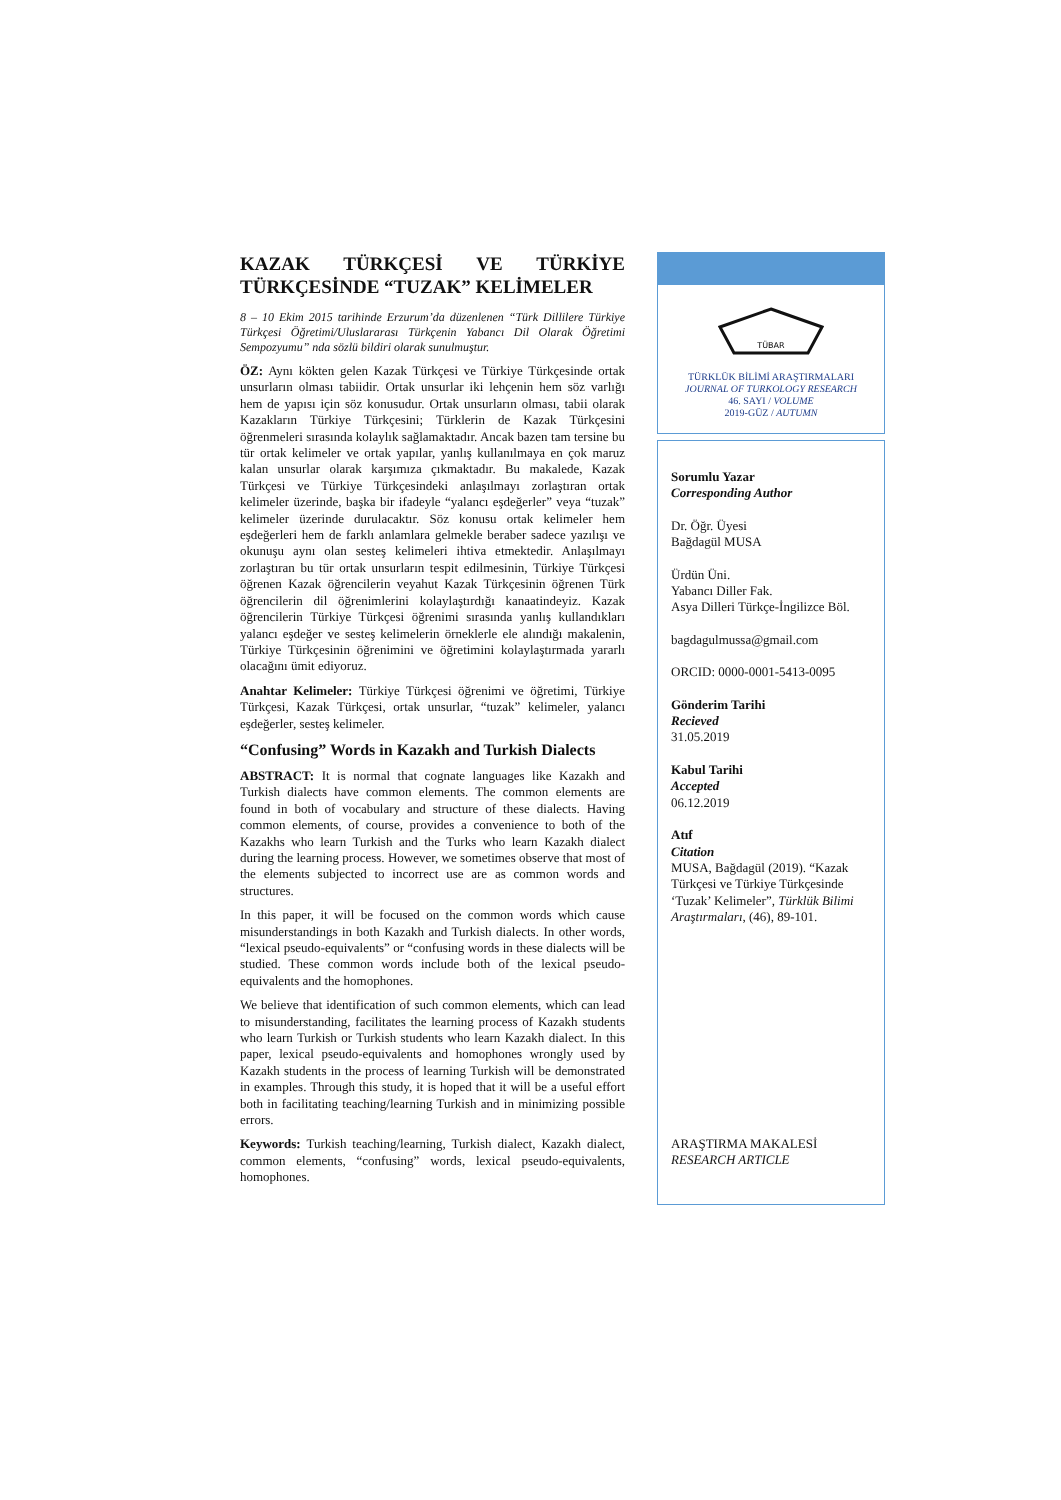KAZAK TÜRKÇESİ VE TÜRKİYE TÜRKÇESİNDE “TUZAK” KELİMELER
8 – 10 Ekim 2015 tarihinde Erzurum’da düzenlenen “Türk Dillilere Türkiye Türkçesi Öğretimi/Uluslararası Türkçenin Yabancı Dil Olarak Öğretimi Sempozyumu” nda sözlü bildiri olarak sunulmuştur.
ÖZ: Aynı kökten gelen Kazak Türkçesi ve Türkiye Türkçesinde ortak unsurların olması tabiidir. Ortak unsurlar iki lehçenin hem söz varlığı hem de yapısı için söz konusudur. Ortak unsurların olması, tabii olarak Kazakların Türkiye Türkçesini; Türklerin de Kazak Türkçesini öğrenmeleri sırasında kolaylık sağlamaktadır. Ancak bazen tam tersine bu tür ortak kelimeler ve ortak yapılar, yanlış kullanılmaya en çok maruz kalan unsurlar olarak karşımıza çıkmaktadır. Bu makalede, Kazak Türkçesi ve Türkiye Türkçesindeki anlaşılmayı zorlaştıran ortak kelimeler üzerinde, başka bir ifadeyle “yalancı eşdeğerler” veya “tuzak” kelimeler üzerinde durulacaktır. Söz konusu ortak kelimeler hem eşdeğerleri hem de farklı anlamlara gelmekle beraber sadece yazılışı ve okunuşu aynı olan sesteş kelimeleri ihtiva etmektedir. Anlaşılmayı zorlaştıran bu tür ortak unsurların tespit edilmesinin, Türkiye Türkçesi öğrenen Kazak öğrencilerin veyahut Kazak Türkçesinin öğrenen Türk öğrencilerin dil öğrenimlerini kolaylaştırdığı kanaatindeyiz. Kazak öğrencilerin Türkiye Türkçesi öğrenimi sırasında yanlış kullandıkları yalancı eşdeğer ve sesteş kelimelerin örneklerle ele alındığı makalenin, Türkiye Türkçesinin öğrenimini ve öğretimini kolaylaştırmada yararlı olacağını ümit ediyoruz.
Anahtar Kelimeler: Türkiye Türkçesi öğrenimi ve öğretimi, Türkiye Türkçesi, Kazak Türkçesi, ortak unsurlar, “tuzak” kelimeler, yalancı eşdeğerler, sesteş kelimeler.
“Confusing” Words in Kazakh and Turkish Dialects
ABSTRACT: It is normal that cognate languages like Kazakh and Turkish dialects have common elements. The common elements are found in both of vocabulary and structure of these dialects. Having common elements, of course, provides a convenience to both of the Kazakhs who learn Turkish and the Turks who learn Kazakh dialect during the learning process. However, we sometimes observe that most of the elements subjected to incorrect use are as common words and structures.
In this paper, it will be focused on the common words which cause misunderstandings in both Kazakh and Turkish dialects. In other words, “lexical pseudo-equivalents” or “confusing words in these dialects will be studied. These common words include both of the lexical pseudo-equivalents and the homophones.
We believe that identification of such common elements, which can lead to misunderstanding, facilitates the learning process of Kazakh students who learn Turkish or Turkish students who learn Kazakh dialect. In this paper, lexical pseudo-equivalents and homophones wrongly used by Kazakh students in the process of learning Turkish will be demonstrated in examples. Through this study, it is hoped that it will be a useful effort both in facilitating teaching/learning Turkish and in minimizing possible errors.
Keywords: Turkish teaching/learning, Turkish dialect, Kazakh dialect, common elements, “confusing” words, lexical pseudo-equivalents, homophones.
TÜBAR
TÜRKLÜK BİLİMİ ARAŞTIRMALARI
JOURNAL OF TURKOLOGY RESEARCH
46. SAYI / VOLUME
2019-GÜZ / AUTUMN
Sorumlu Yazar
Corresponding Author
Dr. Öğr. Üyesi
Bağdagül MUSA
Ürdün Üni.
Yabancı Diller Fak.
Asya Dilleri Türkçe-İngilizce Böl.
bagdagulmussa@gmail.com
ORCID: 0000-0001-5413-0095
Gönderim Tarihi
Recieved
31.05.2019
Kabul Tarihi
Accepted
06.12.2019
Atıf
Citation
MUSA, Bağdagül (2019). “Kazak Türkçesi ve Türkiye Türkçesinde ‘Tuzak’ Kelimeler”, Türklük Bilimi Araştırmaları, (46), 89-101.
ARAŞTIRMA MAKALESİ
RESEARCH ARTICLE